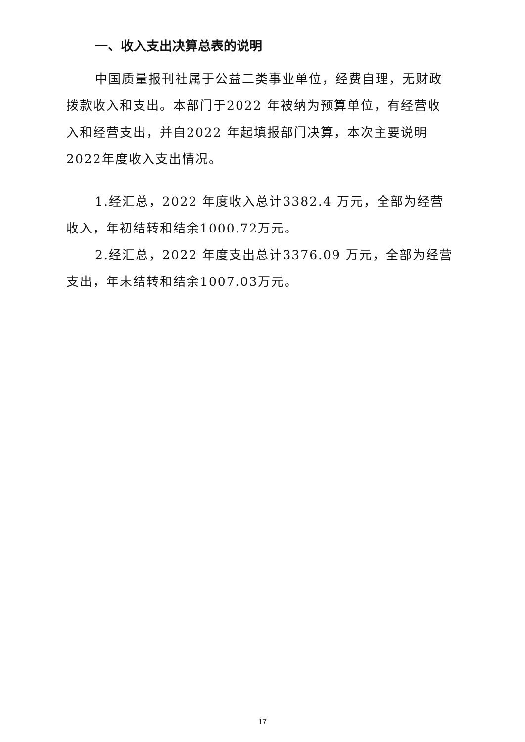一、收入支出决算总表的说明
中国质量报刊社属于公益二类事业单位，经费自理，无财政拨款收入和支出。本部门于2022 年被纳为预算单位，有经营收入和经营支出，并自2022 年起填报部门决算，本次主要说明2022年度收入支出情况。
1.经汇总，2022 年度收入总计3382.4 万元，全部为经营收入，年初结转和结余1000.72万元。
2.经汇总，2022 年度支出总计3376.09 万元，全部为经营支出，年末结转和结余1007.03万元。
17